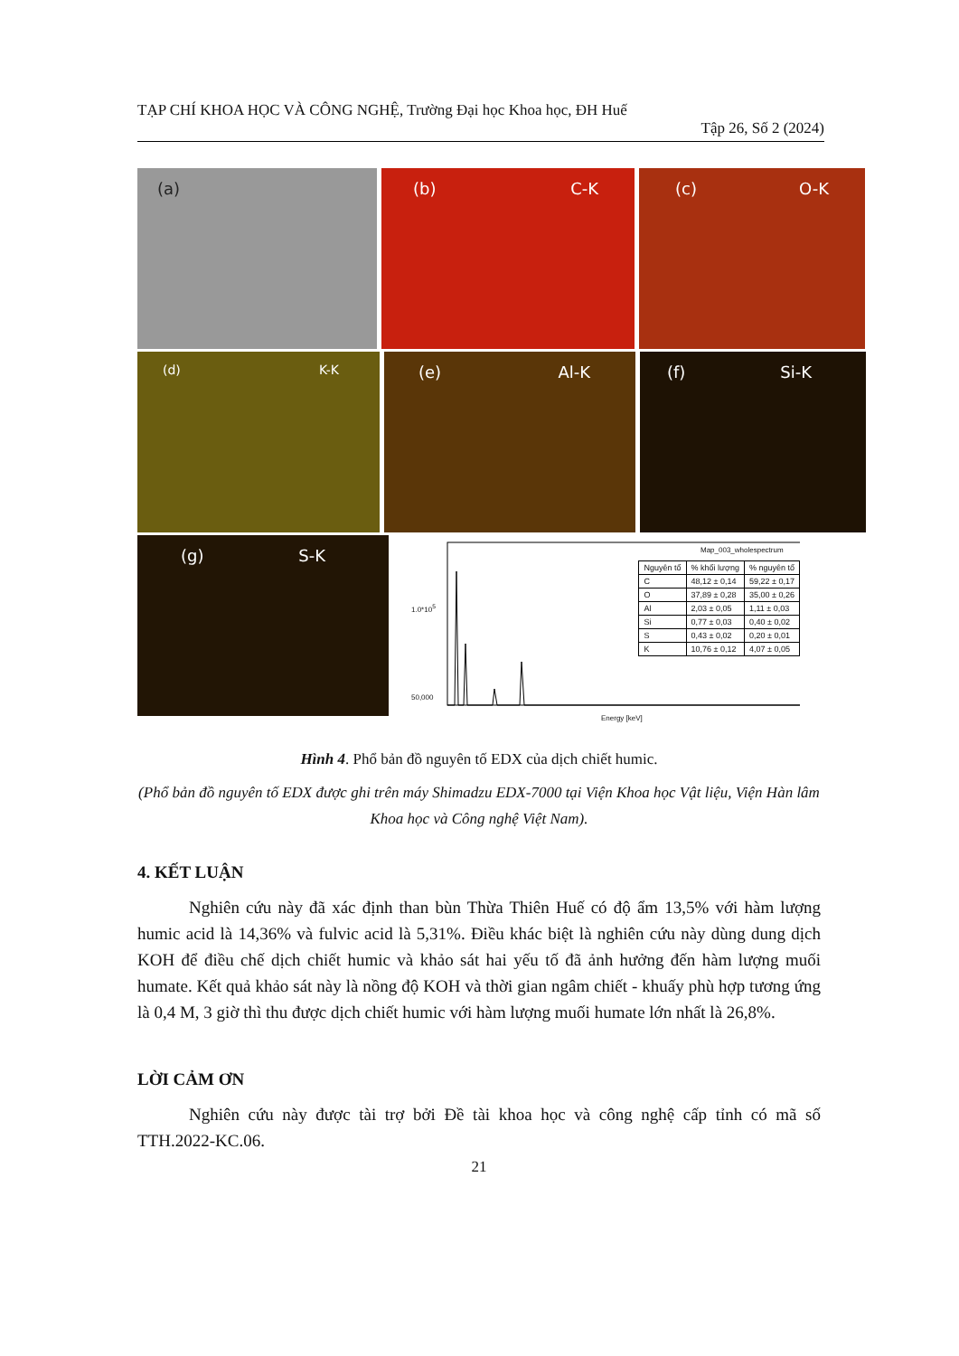TẠP CHÍ KHOA HỌC VÀ CÔNG NGHỆ, Trường Đại học Khoa học, ĐH Huế
Tập 26, Số 2 (2024)
(a)
(b) C-K
(c) O-K
(d) K-K
(e) Al-K
(f) Si-K
(g) S-K
1.0*10<sup>5</sup>
50,000
Energy [keV]
Map_003_wholespectrum
| Nguyên tố | % khối lượng | % nguyên tố |
| C | 48,12 ± 0,14 | 59,22 ± 0,17 |
| O | 37,89 ± 0,28 | 35,00 ± 0,26 |
| Al | 2,03 ± 0,05 | 1,11 ± 0,03 |
| Si | 0,77 ± 0,03 | 0,40 ± 0,02 |
| S | 0,43 ± 0,02 | 0,20 ± 0,01 |
| K | 10,76 ± 0,12 | 4,07 ± 0,05 |
Hình 4. Phổ bản đồ nguyên tố EDX của dịch chiết humic.
(Phổ bản đồ nguyên tố EDX được ghi trên máy Shimadzu EDX-7000 tại Viện Khoa học Vật liệu, Viện Hàn lâm Khoa học và Công nghệ Việt Nam).
4. KẾT LUẬN
   Nghiên cứu này đã xác định than bùn Thừa Thiên Huế có độ ẩm 13,5% với hàm lượng humic acid là 14,36% và fulvic acid là 5,31%. Điều khác biệt là nghiên cứu này dùng dung dịch KOH để điều chế dịch chiết humic và khảo sát hai yếu tố đã ảnh hưởng đến hàm lượng muối humate. Kết quả khảo sát này là nồng độ KOH và thời gian ngâm chiết - khuấy phù hợp tương ứng là 0,4 M, 3 giờ thì thu được dịch chiết humic với hàm lượng muối humate lớn nhất là 26,8%.
LỜI CẢM ƠN
   Nghiên cứu này được tài trợ bởi Đề tài khoa học và công nghệ cấp tỉnh có mã số TTH.2022-KC.06.
21